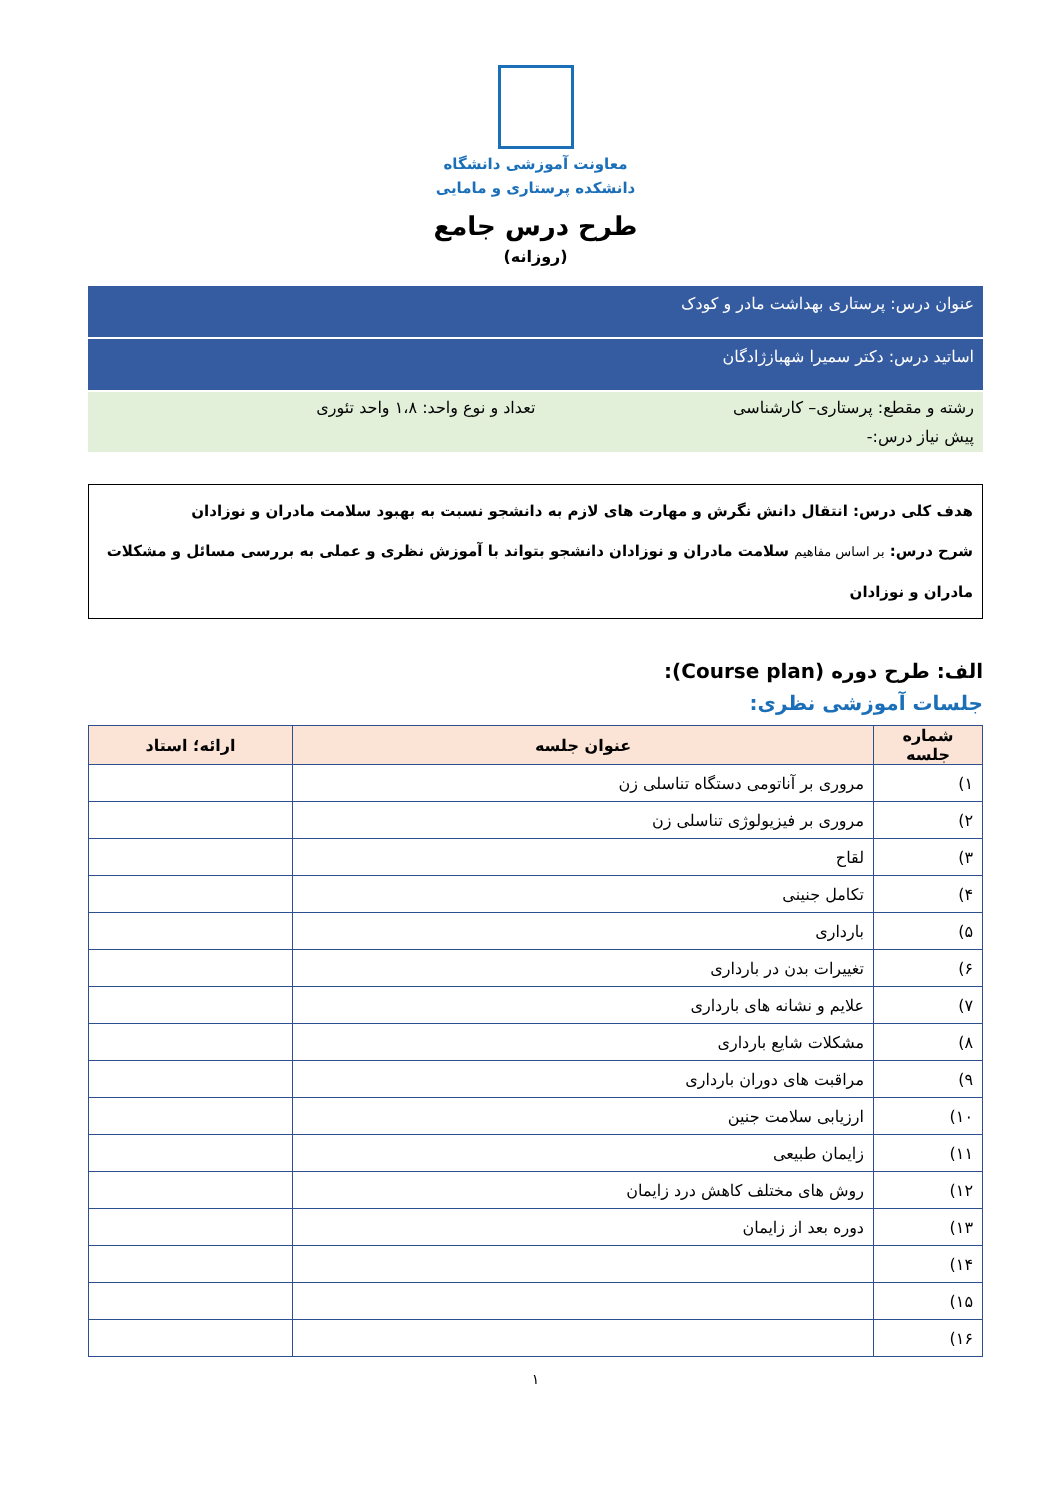معاونت آموزشی دانشگاه
دانشکده پرستاری و مامایی
طرح درس جامع
(روزانه)
عنوان درس: پرستاری بهداشت مادر و کودک
اساتید درس: دکتر سمیرا شهبازژادگان
رشته و مقطع: پرستاری– کارشناسی تعداد و نوع واحد: ۱،۸ واحد تئوری
پیش نیاز درس:-
هدف کلی درس: انتقال دانش نگرش و مهارت های لازم به دانشجو نسبت به بهبود سلامت مادران و نوزادان
شرح درس: بر اساس مفاهیم سلامت مادران و نوزادان دانشجو بتواند با آموزش نظری و عملی به بررسی مسائل و مشکلات مادران و نوزادان
الف: طرح دوره (Course plan):
جلسات آموزشی نظری:
| شماره جلسه | عنوان جلسه | ارائه؛ استاد |
| --- | --- | --- |
| ۱) | مروری بر آناتومی دستگاه تناسلی زن | |
| ۲) | مروری بر فیزیولوژی تناسلی زن | |
| ۳) | لقاح | |
| ۴) | تکامل جنینی | |
| ۵) | بارداری | |
| ۶) | تغییرات بدن در بارداری | |
| ۷) | علایم و نشانه های بارداری | |
| ۸) | مشکلات شایع بارداری | |
| ۹) | مراقبت های دوران بارداری | |
| ۱۰) | ارزیابی سلامت جنین | |
| ۱۱) | زایمان طبیعی | |
| ۱۲) | روش های مختلف کاهش درد زایمان | |
| ۱۳) | دوره بعد از زایمان | |
| ۱۴) | | |
| ۱۵) | | |
| ۱۶) | | |
۱